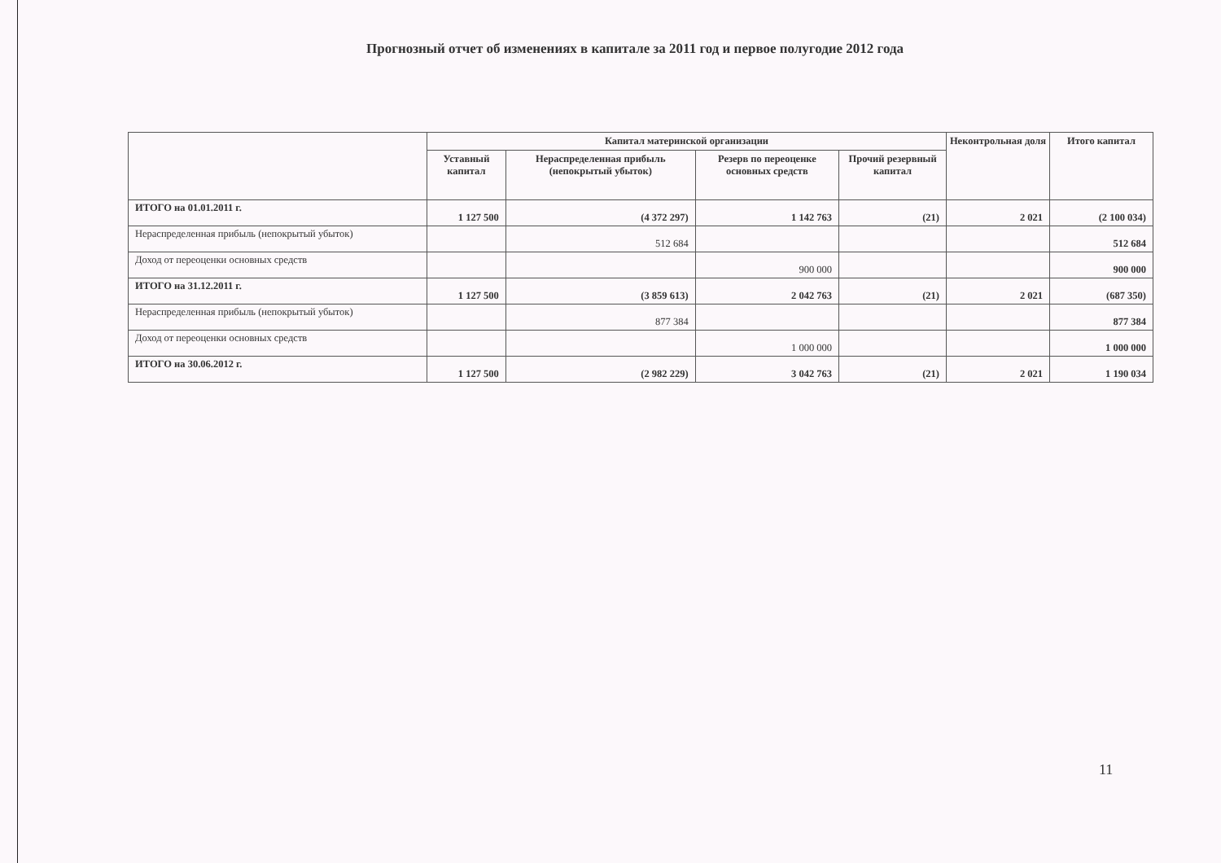Прогнозный отчет об изменениях в капитале за 2011 год и первое полугодие 2012 года
| | Капитал материнской организации | | | | Неконтрольная доля | Итого капитал |
| --- | --- | --- | --- | --- | --- | --- |
| | Уставный капитал | Нераспределенная прибыль (непокрытый убыток) | Резерв по переоценке основных средств | Прочий резервный капитал | | |
| ИТОГО на 01.01.2011 г. | 1 127 500 | (4 372 297) | 1 142 763 | (21) | 2 021 | (2 100 034) |
| Нераспределенная прибыль (непокрытый убыток) | | 512 684 | | | | 512 684 |
| Доход от переоценки основных средств | | | 900 000 | | | 900 000 |
| ИТОГО на 31.12.2011 г. | 1 127 500 | (3 859 613) | 2 042 763 | (21) | 2 021 | (687 350) |
| Нераспределенная прибыль (непокрытый убыток) | | 877 384 | | | | 877 384 |
| Доход от переоценки основных средств | | | 1 000 000 | | | 1 000 000 |
| ИТОГО на 30.06.2012 г. | 1 127 500 | (2 982 229) | 3 042 763 | (21) | 2 021 | 1 190 034 |
11